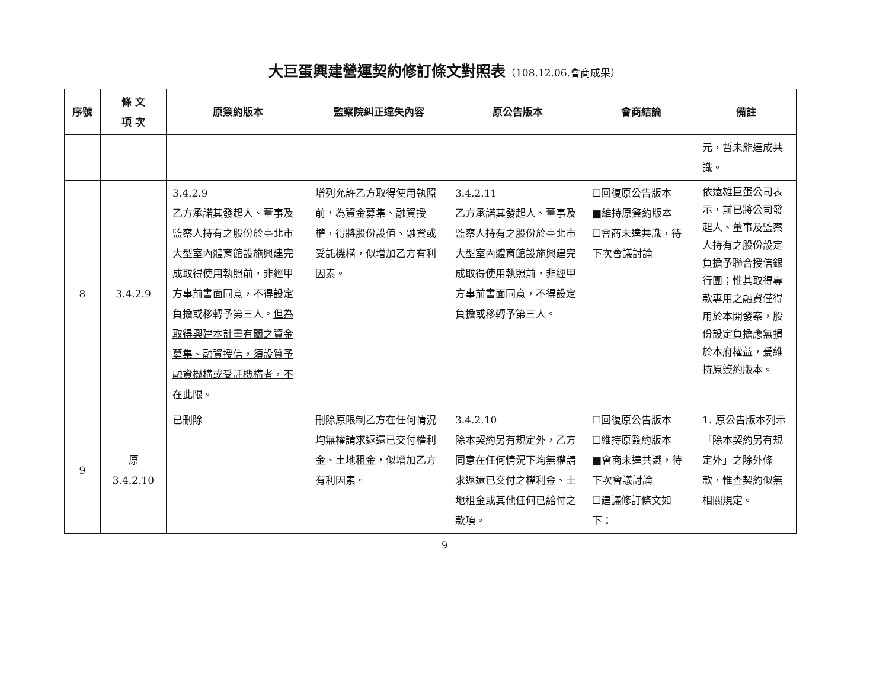大巨蛋興建營運契約修訂條文對照表（108.12.06.會商成果）
| 序號 | 條 文 項 次 | 原簽約版本 | 監察院糾正違失內容 | 原公告版本 | 會商結論 | 備註 |
| --- | --- | --- | --- | --- | --- | --- |
| | | | | | | 元，暫未能達成共識。 |
| 8 | 3.4.2.9 | 3.4.2.9 乙方承諾其發起人、董事及監察人持有之股份於臺北市大型室內體育館設施興建完成取得使用執照前，非經甲方事前書面同意，不得設定負擔或移轉予第三人。 但為取得興建本計畫有關之資金募集、融資授信，須設質予融資機構或受託機構者，不在此限。 | 增列允許乙方取得使用執照前，為資金募集、融資授權，得將股份設值、融資或受託機構，似增加乙方有利因素。 | 3.4.2.11 乙方承諾其發起人、董事及監察人持有之股份於臺北市大型室內體育館設施興建完成取得使用執照前，非經甲方事前書面同意，不得設定負擔或移轉予第三人。 | ☐回復原公告版本 ■維持原簽約版本 ☐會商未達共識，待下次會議討論 | 依遠雄巨蛋公司表示，前已將公司發起人、董事及監察人持有之股份設定負擔予聯合授信銀行團；惟其取得專款專用之融資僅得用於本開發案，股份設定負擔應無損於本府權益，爰維持原簽約版本。 |
| 9 | 原 3.4.2.10 | 已刪除 | 刪除原限制乙方在任何情況均無權請求返還已交付權利金、土地租金，似增加乙方有利因素。 | 3.4.2.10 除本契約另有規定外，乙方同意在任何情況下均無權請求返還已交付之權利金、土地租金或其他任何已給付之款項。 | ☐回復原公告版本 ☐維持原簽約版本 ■會商未達共識，待下次會議討論 ☐建議修訂條文如下： | 1. 原公告版本列示「除本契約另有規定外」之除外條款，惟查契約似無相關規定。 |
9